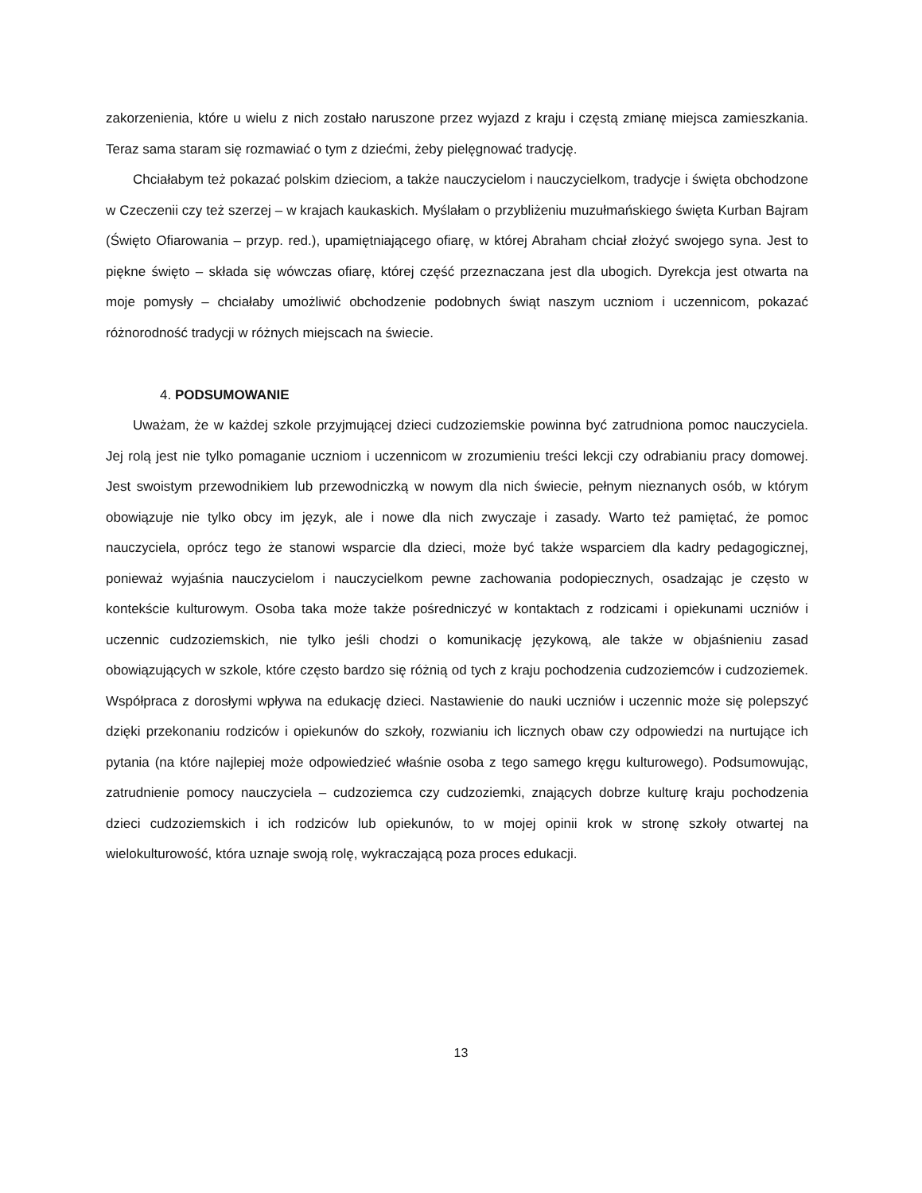zakorzenienia, które u wielu z nich zostało naruszone przez wyjazd z kraju i częstą zmianę miejsca zamieszkania. Teraz sama staram się rozmawiać o tym z dziećmi, żeby pielęgnować tradycję.
Chciałabym też pokazać polskim dzieciom, a także nauczycielom i nauczycielkom, tradycje i święta obchodzone w Czeczenii czy też szerzej – w krajach kaukaskich. Myślałam o przybliżeniu muzułmańskiego święta Kurban Bajram (Święto Ofiarowania – przyp. red.), upamiętniającego ofiarę, w której Abraham chciał złożyć swojego syna. Jest to piękne święto – składa się wówczas ofiarę, której część przeznaczana jest dla ubogich. Dyrekcja jest otwarta na moje pomysły – chciałaby umożliwić obchodzenie podobnych świąt naszym uczniom i uczennicom, pokazać różnorodność tradycji w różnych miejscach na świecie.
4. PODSUMOWANIE
Uważam, że w każdej szkole przyjmującej dzieci cudzoziemskie powinna być zatrudniona pomoc nauczyciela. Jej rolą jest nie tylko pomaganie uczniom i uczennicom w zrozumieniu treści lekcji czy odrabianiu pracy domowej. Jest swoistym przewodnikiem lub przewodniczką w nowym dla nich świecie, pełnym nieznanych osób, w którym obowiązuje nie tylko obcy im język, ale i nowe dla nich zwyczaje i zasady. Warto też pamiętać, że pomoc nauczyciela, oprócz tego że stanowi wsparcie dla dzieci, może być także wsparciem dla kadry pedagogicznej, ponieważ wyjaśnia nauczycielom i nauczycielkom pewne zachowania podopiecznych, osadzając je często w kontekście kulturowym. Osoba taka może także pośredniczyć w kontaktach z rodzicami i opiekunami uczniów i uczennic cudzoziemskich, nie tylko jeśli chodzi o komunikację językową, ale także w objaśnieniu zasad obowiązujących w szkole, które często bardzo się różnią od tych z kraju pochodzenia cudzoziemców i cudzoziemek. Współpraca z dorosłymi wpływa na edukację dzieci. Nastawienie do nauki uczniów i uczennic może się polepszyć dzięki przekonaniu rodziców i opiekunów do szkoły, rozwianiu ich licznych obaw czy odpowiedzi na nurtujące ich pytania (na które najlepiej może odpowiedzieć właśnie osoba z tego samego kręgu kulturowego). Podsumowując, zatrudnienie pomocy nauczyciela – cudzoziemca czy cudzoziemki, znających dobrze kulturę kraju pochodzenia dzieci cudzoziemskich i ich rodziców lub opiekunów, to w mojej opinii krok w stronę szkoły otwartej na wielokulturowość, która uznaje swoją rolę, wykraczającą poza proces edukacji.
13